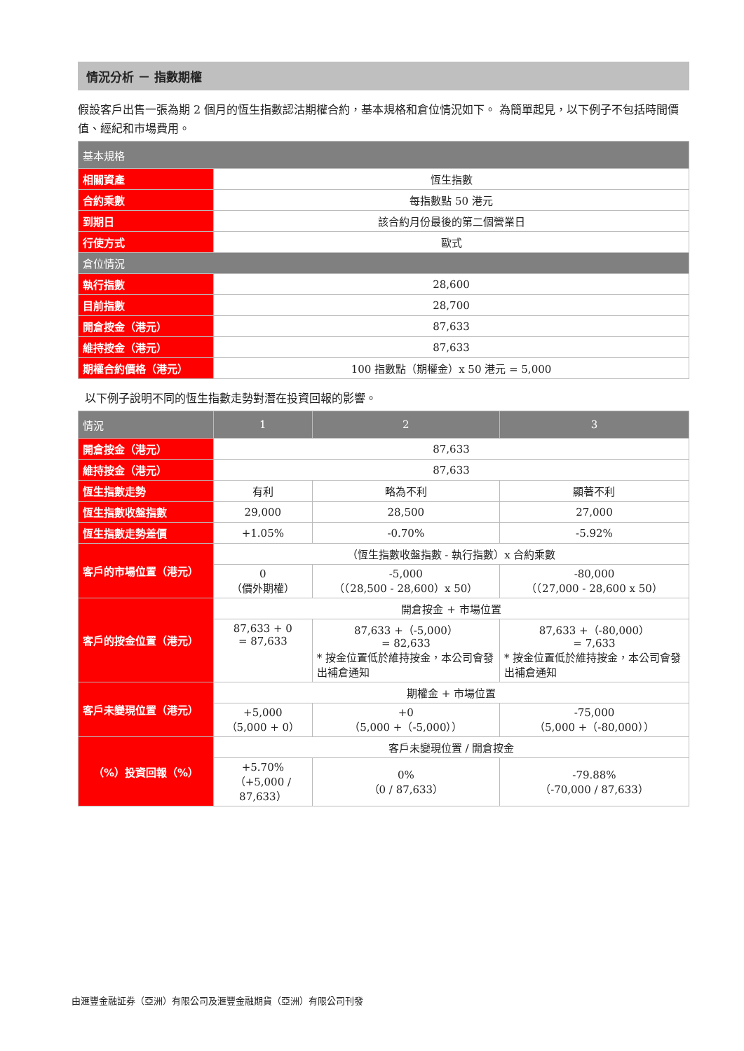情況分析 － 指數期權
假設客戶出售一張為期 2 個月的恆生指數認沽期權合約，基本規格和倉位情況如下。 為簡單起見，以下例子不包括時間價值、經紀和市場費用。
| 基本規格 | |
| --- | --- |
| 相關資產 | 恆生指數 |
| 合約乘數 | 每指數點 50 港元 |
| 到期日 | 該合約月份最後的第二個營業日 |
| 行使方式 | 歐式 |
| 倉位情況 | |
| 執行指數 | 28,600 |
| 目前指數 | 28,700 |
| 開倉按金（港元） | 87,633 |
| 維持按金（港元） | 87,633 |
| 期權合約價格（港元） | 100 指數點（期權金）x 50 港元 = 5,000 |
以下例子說明不同的恆生指數走勢對潛在投資回報的影響。
| 情況 | 1 | 2 | 3 |
| --- | --- | --- | --- |
| 開倉按金（港元） | 87,633 | | |
| 維持按金（港元） | 87,633 | | |
| 恆生指數走勢 | 有利 | 略為不利 | 顯著不利 |
| 恆生指數收盤指數 | 29,000 | 28,500 | 27,000 |
| 恆生指數走勢差價 | +1.05% | -0.70% | -5.92% |
| 客戶的市場位置（港元） | （恆生指數收盤指數 - 執行指數）x 合約乘數 | | |
| | 0 （價外期權） | -5,000 （（28,500 - 28,600）x 50） | -80,000 （（27,000 - 28,600 x 50） |
| 客戶的按金位置（港元） | 開倉按金 + 市場位置 | | |
| | 87,633 + 0 = 87,633 | 87,633 +（-5,000） = 82,633 * 按金位置低於維持按金，本公司會發出補倉通知 | 87,633 +（-80,000） = 7,633 * 按金位置低於維持按金，本公司會發出補倉通知 |
| 客戶未變現位置（港元） | 期權金 + 市場位置 | | |
| | +5,000 （5,000 + 0） | +0 （5,000 +（-5,000）） | -75,000 （5,000 +（-80,000）） |
| （%）投資回報（%） | 客戶未變現位置 / 開倉按金 | | |
| | +5.70% （+5,000 / 87,633） | 0% （0 / 87,633） | -79.88% （-70,000 / 87,633） |
由滙豐金融証券（亞洲）有限公司及滙豐金融期貨（亞洲）有限公司刊發